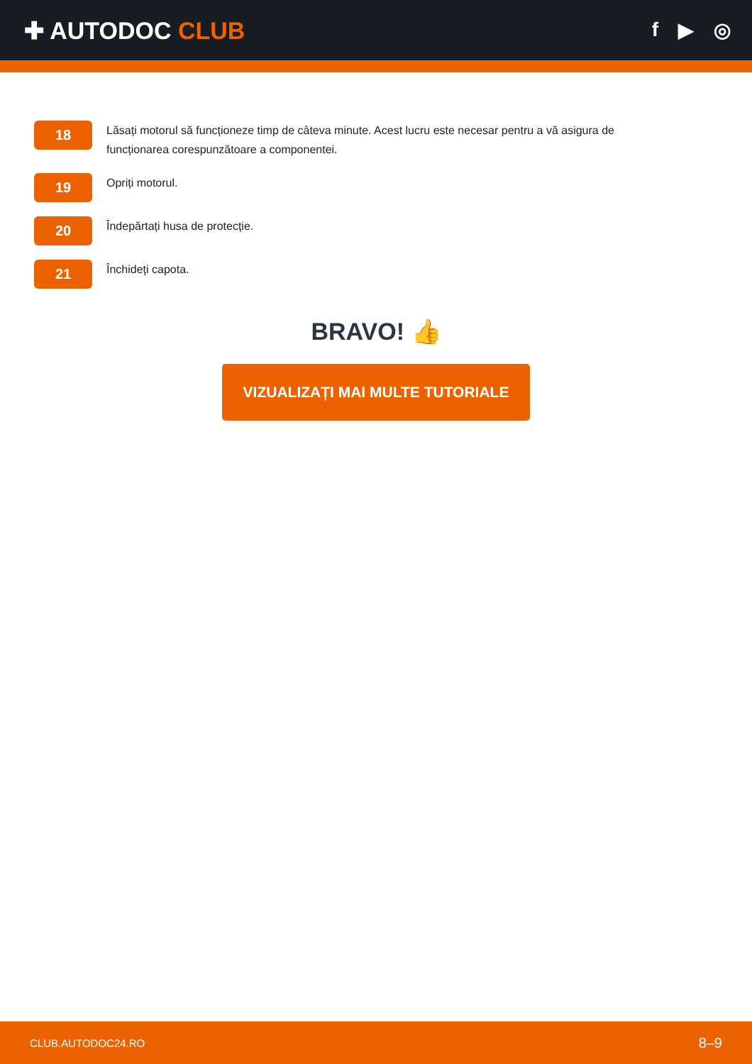✚ AUTODOC CLUB
f ▶ ◎
18
Lăsați motorul să funcționeze timp de câteva minute. Acest lucru este necesar pentru a vă asigura de funcționarea corespunzătoare a componentei.
19
Opriți motorul.
20
Îndepărtați husa de protecție.
21
Închideți capota.
BRAVO! 👍
VIZUALIZAȚI MAI MULTE TUTORIALE
CLUB.AUTODOC24.RO 8–9